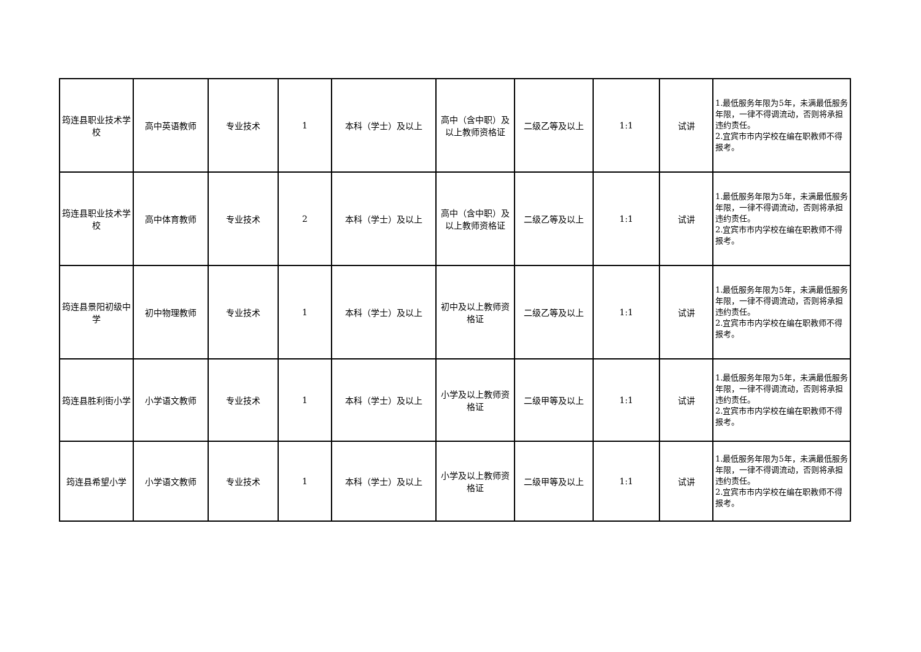| 筠连县职业技术学校 | 高中英语教师 | 专业技术 | 1 | 本科（学士）及以上 | 高中（含中职）及以上教师资格证 | 二级乙等及以上 | 1:1 | 试讲 | 1.最低服务年限为5年，未满最低服务年限，一律不得调流动，否则将承担违约责任。 2.宜宾市市内学校在编在职教师不得报考。 |
| 筠连县职业技术学校 | 高中体育教师 | 专业技术 | 2 | 本科（学士）及以上 | 高中（含中职）及以上教师资格证 | 二级乙等及以上 | 1:1 | 试讲 | 1.最低服务年限为5年，未满最低服务年限，一律不得调流动，否则将承担违约责任。 2.宜宾市市内学校在编在职教师不得报考。 |
| 筠连县景阳初级中学 | 初中物理教师 | 专业技术 | 1 | 本科（学士）及以上 | 初中及以上教师资格证 | 二级乙等及以上 | 1:1 | 试讲 | 1.最低服务年限为5年，未满最低服务年限，一律不得调流动，否则将承担违约责任。 2.宜宾市市内学校在编在职教师不得报考。 |
| 筠连县胜利街小学 | 小学语文教师 | 专业技术 | 1 | 本科（学士）及以上 | 小学及以上教师资格证 | 二级甲等及以上 | 1:1 | 试讲 | 1.最低服务年限为5年，未满最低服务年限，一律不得调流动，否则将承担违约责任。 2.宜宾市市内学校在编在职教师不得报考。 |
| 筠连县希望小学 | 小学语文教师 | 专业技术 | 1 | 本科（学士）及以上 | 小学及以上教师资格证 | 二级甲等及以上 | 1:1 | 试讲 | 1.最低服务年限为5年，未满最低服务年限，一律不得调流动，否则将承担违约责任。 2.宜宾市市内学校在编在职教师不得报考。 |